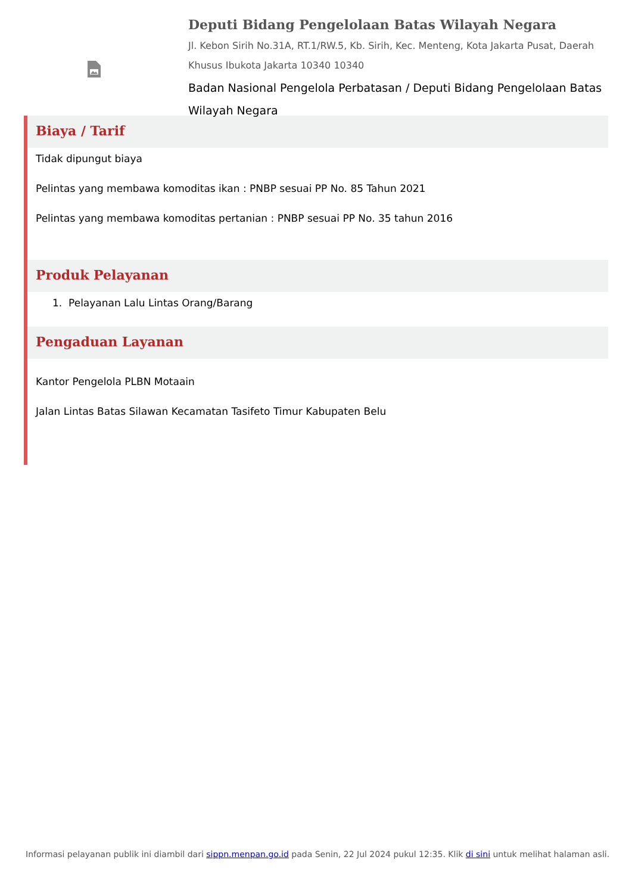Deputi Bidang Pengelolaan Batas Wilayah Negara
Jl. Kebon Sirih No.31A, RT.1/RW.5, Kb. Sirih, Kec. Menteng, Kota Jakarta Pusat, Daerah Khusus Ibukota Jakarta 10340 10340
Badan Nasional Pengelola Perbatasan / Deputi Bidang Pengelolaan Batas Wilayah Negara
Biaya / Tarif
Tidak dipungut biaya
Pelintas yang membawa komoditas ikan : PNBP sesuai PP No. 85 Tahun 2021
Pelintas yang membawa komoditas pertanian : PNBP sesuai PP No. 35 tahun 2016
Produk Pelayanan
1. Pelayanan Lalu Lintas Orang/Barang
Pengaduan Layanan
Kantor Pengelola PLBN Motaain
Jalan Lintas Batas Silawan Kecamatan Tasifeto Timur Kabupaten Belu
Informasi pelayanan publik ini diambil dari sippn.menpan.go.id pada Senin, 22 Jul 2024 pukul 12:35. Klik di sini untuk melihat halaman asli.